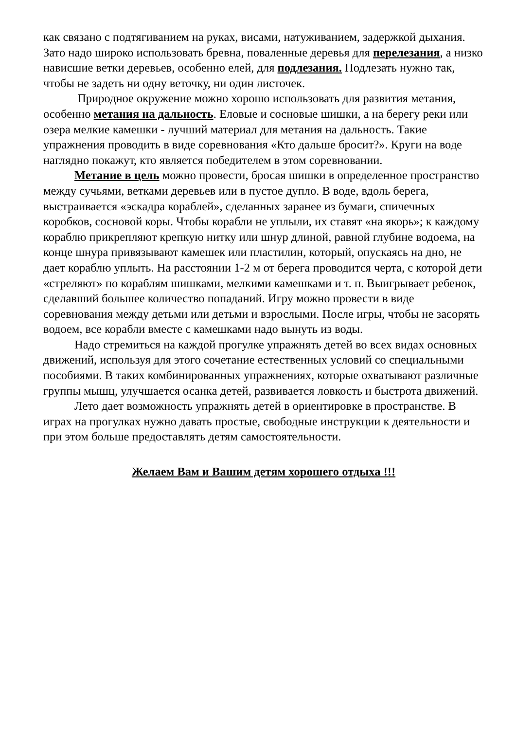как связано с подтягиванием на руках, висами, натуживанием, задержкой дыхания. Зато надо широко использовать бревна, поваленные деревья для перелезания, а низко нависшие ветки деревьев, особенно елей, для подлезания. Подлезать нужно так, чтобы не задеть ни одну веточку, ни один листочек.
Природное окружение можно хорошо использовать для развития метания, особенно метания на дальность. Еловые и сосновые шишки, а на берегу реки или озера мелкие камешки - лучший материал для метания на дальность. Такие упражнения проводить в виде соревнования «Кто дальше бросит?». Круги на воде наглядно покажут, кто является победителем в этом соревновании.
Метание в цель можно провести, бросая шишки в определенное пространство между сучьями, ветками деревьев или в пустое дупло. В воде, вдоль берега, выстраивается «эскадра кораблей», сделанных заранее из бумаги, спичечных коробков, сосновой коры. Чтобы корабли не уплыли, их ставят «на якорь»; к каждому кораблю прикрепляют крепкую нитку или шнур длиной, равной глубине водоема, на конце шнура привязывают камешек или пластилин, который, опускаясь на дно, не дает кораблю уплыть. На расстоянии 1-2 м от берега проводится черта, с которой дети «стреляют» по кораблям шишками, мелкими камешками и т. п. Выигрывает ребенок, сделавший большее количество попаданий. Игру можно провести в виде соревнования между детьми или детьми и взрослыми. После игры, чтобы не засорять водоем, все корабли вместе с камешками надо вынуть из воды.
Надо стремиться на каждой прогулке упражнять детей во всех видах основных движений, используя для этого сочетание естественных условий со специальными пособиями. В таких комбинированных упражнениях, которые охватывают различные группы мышц, улучшается осанка детей, развивается ловкость и быстрота движений.
Лето дает возможность упражнять детей в ориентировке в пространстве. В играх на прогулках нужно давать простые, свободные инструкции к деятельности и при этом больше предоставлять детям самостоятельности.
Желаем Вам и Вашим детям хорошего отдыха !!!